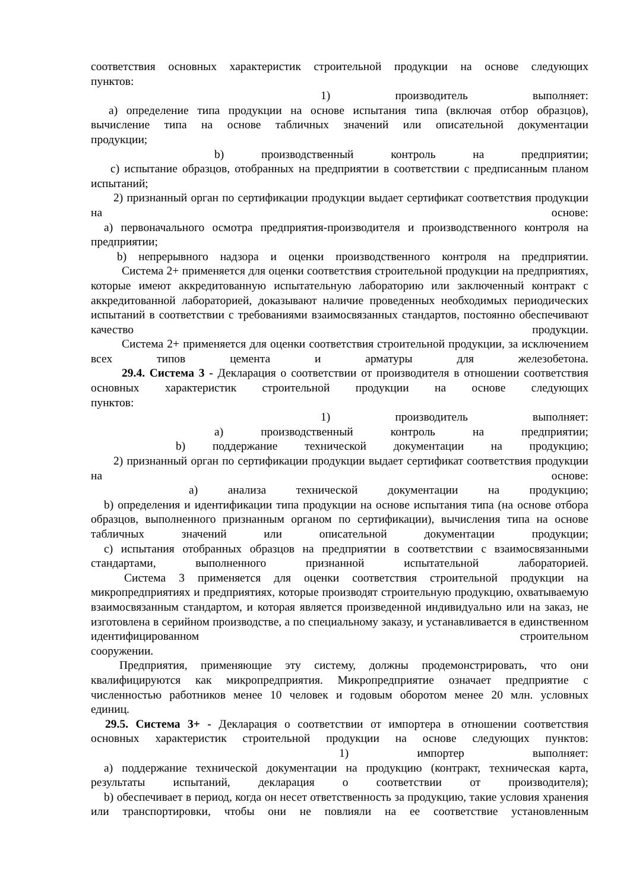соответствия основных характеристик строительной продукции на основе следующих
пунктов:
1) производитель выполняет:
a) определение типа продукции на основе испытания типа (включая отбор образцов), вычисление типа на основе табличных значений или описательной документации
продукции;
b) производственный контроль на предприятии;
c) испытание образцов, отобранных на предприятии в соответствии с предписанным планом испытаний;
2) признанный орган по сертификации продукции выдает сертификат соответствия продукции на основе:
a) первоначального осмотра предприятия-производителя и производственного контроля на предприятии;
b) непрерывного надзора и оценки производственного контроля на предприятии.
Система 2+ применяется для оценки соответствия строительной продукции на предприятиях, которые имеют аккредитованную испытательную лабораторию или заключенный контракт с аккредитованной лабораторией, доказывают наличие проведенных необходимых периодических испытаний в соответствии с требованиями взаимосвязанных стандартов, постоянно обеспечивают качество продукции.
Система 2+ применяется для оценки соответствия строительной продукции, за исключением всех типов цемента и арматуры для железобетона.
29.4. Система 3 - Декларация о соответствии от производителя в отношении соответствия основных характеристик строительной продукции на основе следующих
пунктов:
1) производитель выполняет:
a) производственный контроль на предприятии;
b) поддержание технической документации на продукцию;
2) признанный орган по сертификации продукции выдает сертификат соответствия продукции на основе:
a) анализа технической документации на продукцию;
b) определения и идентификации типа продукции на основе испытания типа (на основе отбора образцов, выполненного признанным органом по сертификации), вычисления типа на основе табличных значений или описательной документации продукции;
c) испытания отобранных образцов на предприятии в соответствии с взаимосвязанными стандартами, выполненного признанной испытательной лабораторией.
Система 3 применяется для оценки соответствия строительной продукции на микропредприятиях и предприятиях, которые производят строительную продукцию, охватываемую взаимосвязанным стандартом, и которая является произведенной индивидуально или на заказ, не изготовлена в серийном производстве, а по специальному заказу, и устанавливается в единственном идентифицированном строительном
сооружении.
Предприятия, применяющие эту систему, должны продемонстрировать, что они квалифицируются как микропредприятия. Микропредприятие означает предприятие с численностью работников менее 10 человек и годовым оборотом менее 20 млн. условных
единиц.
29.5. Система 3+ - Декларация о соответствии от импортера в отношении соответствия основных характеристик строительной продукции на основе следующих пунктов:
1) импортер выполняет:
a) поддержание технической документации на продукцию (контракт, техническая карта, результаты испытаний, декларация о соответствии от производителя);
b) обеспечивает в период, когда он несет ответственность за продукцию, такие условия хранения или транспортировки, чтобы они не повлияли на ее соответствие установленным